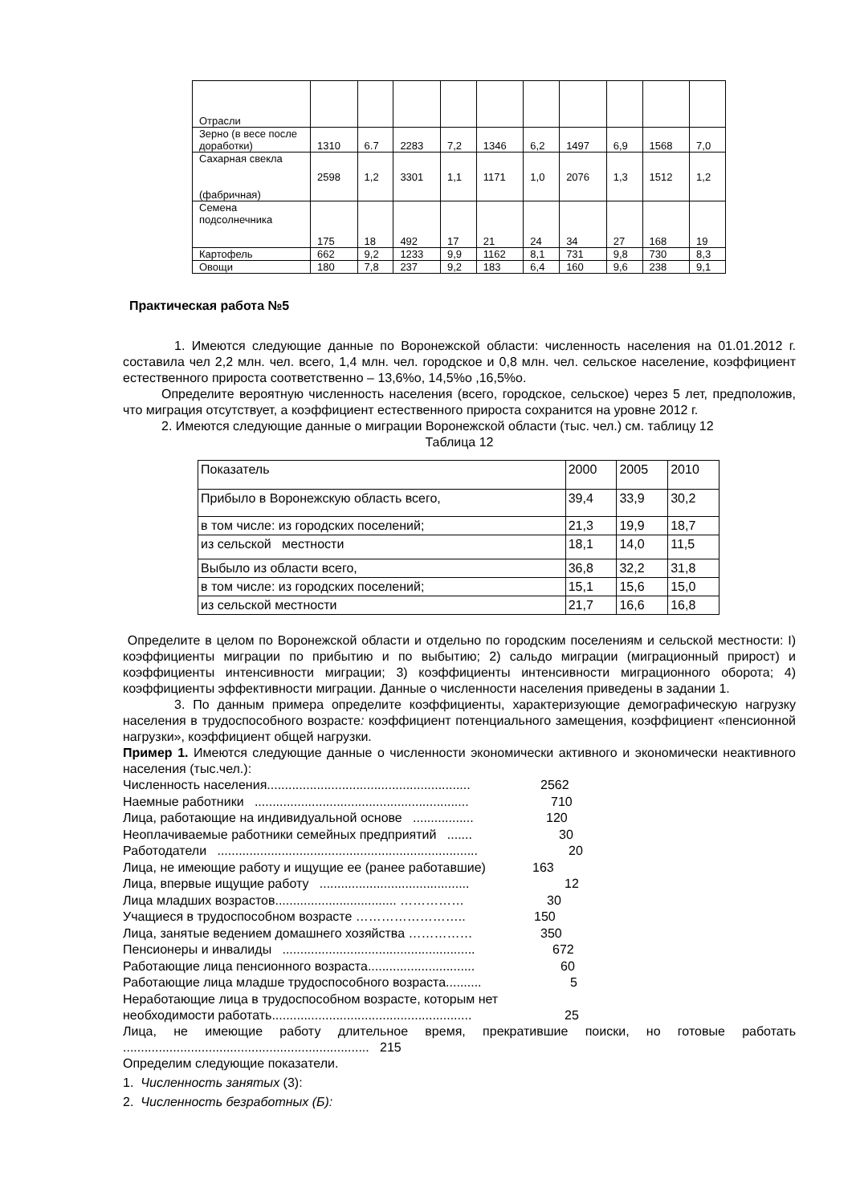| Отрасли | | | | | | | | | | |
| Зерно (в весе после доработки) | 1310 | 6.7 | 2283 | 7,2 | 1346 | 6,2 | 1497 | 6,9 | 1568 | 7,0 |
| Сахарная свекла (фабричная) | 2598 | 1,2 | 3301 | 1,1 | 1171 | 1,0 | 2076 | 1,3 | 1512 | 1,2 |
| Семена подсолнечника | 175 | 18 | 492 | 17 | 21 | 24 | 34 | 27 | 168 | 19 |
| Картофель | 662 | 9,2 | 1233 | 9,9 | 1162 | 8,1 | 731 | 9,8 | 730 | 8,3 |
| Овощи | 180 | 7,8 | 237 | 9,2 | 183 | 6,4 | 160 | 9,6 | 238 | 9,1 |
Практическая работа №5
1. Имеются следующие данные по Воронежской области: численность населения на 01.01.2012 г. составила чел 2,2 млн. чел. всего, 1,4 млн. чел. городское и 0,8 млн. чел. сельское население, коэффициент естественного прироста соответственно – 13,6%о, 14,5%о ,16,5%о.
Определите вероятную численность населения (всего, городское, сельское) через 5 лет, предположив, что миграция отсутствует, а коэффициент естественного прироста сохранится на уровне 2012 г.
2. Имеются следующие данные о миграции Воронежской области (тыс. чел.) см. таблицу 12
Таблица 12
| Показатель | 2000 | 2005 | 2010 |
| Прибыло в Воронежскую область всего, | 39,4 | 33,9 | 30,2 |
| в том числе: из городских поселений; | 21,3 | 19,9 | 18,7 |
| из сельской местности | 18,1 | 14,0 | 11,5 |
| Выбыло из области всего, | 36,8 | 32,2 | 31,8 |
| в том числе: из городских поселений; | 15,1 | 15,6 | 15,0 |
| из сельской местности | 21,7 | 16,6 | 16,8 |
Определите в целом по Воронежской области и отдельно по городским поселениям и сельской местности: I) коэффициенты миграции по прибытию и по выбытию; 2) сальдо миграции (миграционный прирост) и коэффициенты интенсивности миграции; 3) коэффициенты интенсивности миграционного оборота; 4) коэффициенты эффективности миграции. Данные о численности населения приведены в задании 1.
3. По данным примера определите коэффициенты, характеризующие демографическую нагрузку населения в трудоспособного возрасте: коэффициент потенциального замещения, коэффициент «пенсионной нагрузки», коэффициент общей нагрузки.
Пример 1. Имеются следующие данные о численности экономически активного и экономически неактивного населения (тыс.чел.):
Численность населения......................................................... 2562
Наемные работники ............................................................ 710
Лица, работающие на индивидуальной основе ................. 120
Неоплачиваемые работники семейных предприятий ....... 30
Работодатели ......................................................................... 20
Лица, не имеющие работу и ищущие ее (ранее работавшие) 163
Лица, впервые ищущие работу .......................................... 12
Лица младших возрастов.................................. …………… 30
Учащиеся в трудоспособном возрасте …………………….. 150
Лица, занятые ведением домашнего хозяйства …………… 350
Пенсионеры и инвалиды ...................................................... 672
Работающие лица пенсионного возраста.............................. 60
Работающие лица младше трудоспособного возраста.......... 5
Неработающие лица в трудоспособном возрасте, которым нет
необходимости работать........................................................ 25
Лица, не имеющие работу длительное время, прекратившие поиски, но готовые работать ..................................................................... 215
Определим следующие показатели.
1. Численность занятых (3):
2. Численность безработных (Б):